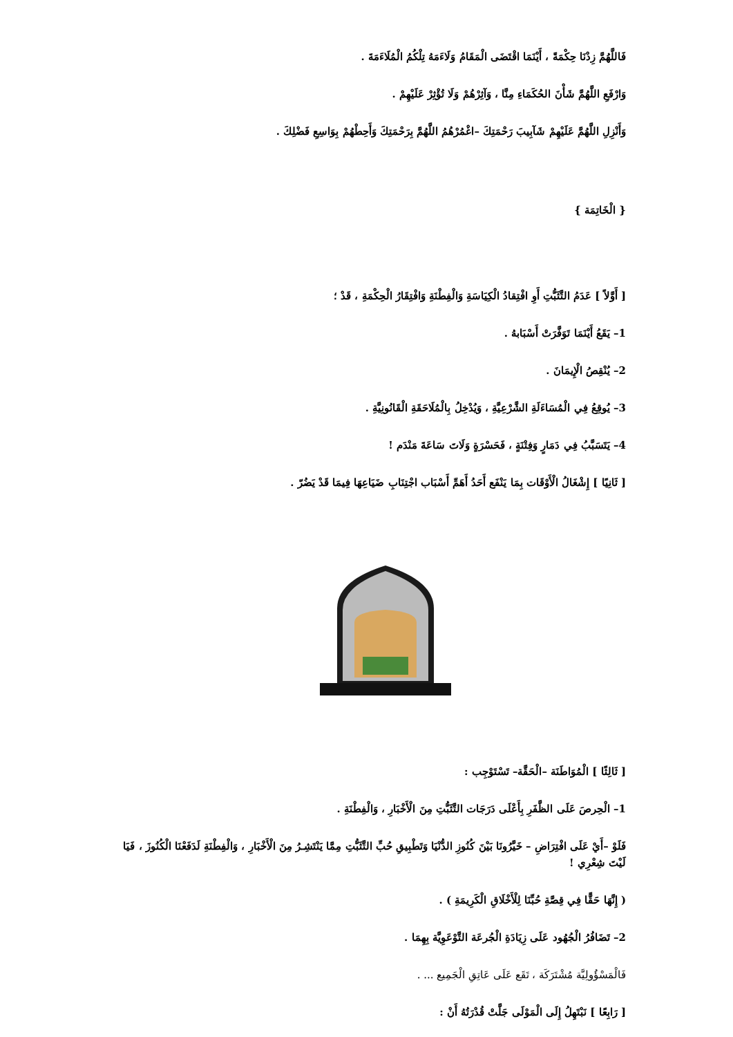فَاللَّهُمَّ زِدْنَا حِكْمَةً ، أَيْنَمَا اقْتَضَى الْمَقَامُ وَلَاءَمَهُ تِلْكُمُ الْمُلَاءَمَةَ .
وَارْفَعِ اللَّهُمَّ شَأْنَ الحُكَمَاءِ مِنَّا ، وَآثِرْهُمْ وَلَا تُؤْثِرْ عَلَيْهِمْ .
وَأَنْزِلِ اللَّهُمَّ عَلَيْهِمْ شَآبِيبَ رَحْمَتِكَ –اغْمُرْهُمُ اللَّهُمَّ بِرَحْمَتِكَ وَأَحِطْهُمْ بِوَاسِعِ فَضْلِكَ .
{ الْخَاتِمَة }
[ أَوَّلاً ] عَدَمُ التَّثَبُّتِ أَوِ افْتِقادُ الْكِيَاسَةِ وَالْفِطْنَةِ وَافْتِقَارُ الْحِكْمَةِ ، قَدْ ؛
1– يَقَعُ أَيْنَمَا تَوَفَّرَتْ أَسْبَابهُ .
2– يُنْقِصُ الْإِيمَانَ .
3– يُوقِعُ فِي الْمُسَاءَلَةِ الشَّرْعِيَّةِ ، وَيُدْخِلُ بِالْمُلَاحَقَةِ الْقَانُونِيَّةِ .
4– يَتَسَبَّبُ فِي دَمَارٍ وَفِتْنَةٍ ، فَحَسْرَةٍ وَلَاتَ سَاعَةَ مَنْدَم !
[ ثَانِيًا ] إِشْغَالُ الْأَوْقَات بِمَا يَنْفَع أَحَدُ أَهَمِّ أَسْبَاب اجْتِنَابِ ضَيَاعِهَا فِيمَا قَدْ يَضُرّ .
[ ثَالِثًا ] الْمُوَاطَنَة –الْحَقَّة– تَسْتَوْجِب :
1– الْحِرصَ عَلَى الظَّفَرِ بِأَعْلَى دَرَجَات التَّثَبُّتِ مِنَ الْأَخْبَارِ ، وَالْفِطْنَةِ .
فَلَوْ –أَيْ عَلَى افْتِرَاضِ – خَيَّرُونَا بَيْنَ كُنُوزِ الدُّنْيَا وَتَطْبِيقِ حُبِّ التَّثَبُّتِ مِمَّا يَنْتَشِـرُ مِنَ الْأَخْبَارِ ، وَالْفِطْنَةِ لَدَفَعْنَا الْكُنُوزَ ، فَيَا لَيْتَ شِعْرِي !
( إِنَّهَا حَقًّا فِي قِصَّةِ حُبِّنَا لِلْأَخْلَاقِ الْكَرِيمَةِ ) .
2– تَضَافُرُ الْجُهُود عَلَى زِيَادَةِ الْجُرعَة التَّوْعَوِيَّة بِهِمَا .
فَالْمَسْؤُولِيَّة مُشْتَرَكَة ، تَقَع عَلَى عَاتِقِ الْجَمِيع ... .
[ رَابِعًا ] نَبْتَهِلُ إِلَى الْمَوْلَى جَلَّتْ قُدْرَتُهُ أَنْ :